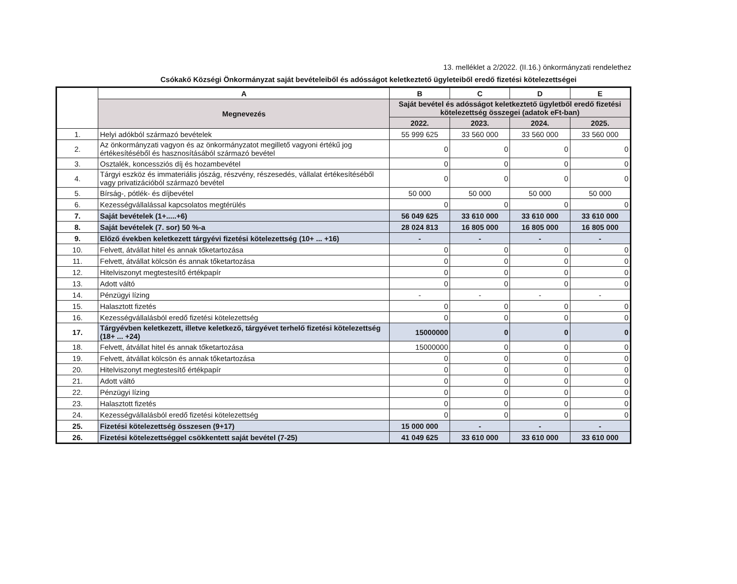13. melléklet a 2/2022. (II.16.) önkormányzati rendelethez
Csókakő Községi Önkormányzat saját bevételeiből és adósságot keletkeztető ügyleteiből eredő fizetési kötelezettségei
| | A | B | C | D | E |
| | Megnevezés | Saját bevétel és adósságot keletkeztető ügyletből eredő fizetési kötelezettség összegei (adatok eFt-ban) | | | |
| | | 2022. | 2023. | 2024. | 2025. |
| 1. | Helyi adókból származó bevételek | 55 999 625 | 33 560 000 | 33 560 000 | 33 560 000 |
| 2. | Az önkormányzati vagyon és az önkormányzatot megillető vagyoni értékű jog értékesítéséből és hasznosításából származó bevétel | 0 | 0 | 0 | 0 |
| 3. | Osztalék, koncessziós díj és hozambevétel | 0 | 0 | 0 | 0 |
| 4. | Tárgyi eszköz és immateriális jószág, részvény, részesedés, vállalat értékesítéséből vagy privatizációból származó bevétel | 0 | 0 | 0 | 0 |
| 5. | Bírság-, pótlék- és díjbevétel | 50 000 | 50 000 | 50 000 | 50 000 |
| 6. | Kezességvállalással kapcsolatos megtérülés | 0 | 0 | 0 | 0 |
| 7. | Saját bevételek (1+.....+6) | 56 049 625 | 33 610 000 | 33 610 000 | 33 610 000 |
| 8. | Saját bevételek (7. sor) 50 %-a | 28 024 813 | 16 805 000 | 16 805 000 | 16 805 000 |
| 9. | Előző években keletkezett tárgyévi fizetési kötelezettség (10+ ... +16) | - | - | - | - |
| 10. | Felvett, átvállat hitel és annak tőketartozása | 0 | 0 | 0 | 0 |
| 11. | Felvett, átvállat kölcsön és annak tőketartozása | 0 | 0 | 0 | 0 |
| 12. | Hitelviszonyt megtestesítő értékpapír | 0 | 0 | 0 | 0 |
| 13. | Adott váltó | 0 | 0 | 0 | 0 |
| 14. | Pénzügyi lízing | - | - | - | - |
| 15. | Halasztott fizetés | 0 | 0 | 0 | 0 |
| 16. | Kezességvállalásból eredő fizetési kötelezettség | 0 | 0 | 0 | 0 |
| 17. | Tárgyévben keletkezett, illetve keletkező, tárgyévet terhelő fizetési kötelezettség (18+ ... +24) | 15000000 | 0 | 0 | 0 |
| 18. | Felvett, átvállat hitel és annak tőketartozása | 15000000 | 0 | 0 | 0 |
| 19. | Felvett, átvállat kölcsön és annak tőketartozása | 0 | 0 | 0 | 0 |
| 20. | Hitelviszonyt megtestesítő értékpapír | 0 | 0 | 0 | 0 |
| 21. | Adott váltó | 0 | 0 | 0 | 0 |
| 22. | Pénzügyi lízing | 0 | 0 | 0 | 0 |
| 23. | Halasztott fizetés | 0 | 0 | 0 | 0 |
| 24. | Kezességvállalásból eredő fizetési kötelezettség | 0 | 0 | 0 | 0 |
| 25. | Fizetési kötelezettség összesen (9+17) | 15 000 000 | - | - | - |
| 26. | Fizetési kötelezettséggel csökkentett saját bevétel (7-25) | 41 049 625 | 33 610 000 | 33 610 000 | 33 610 000 |